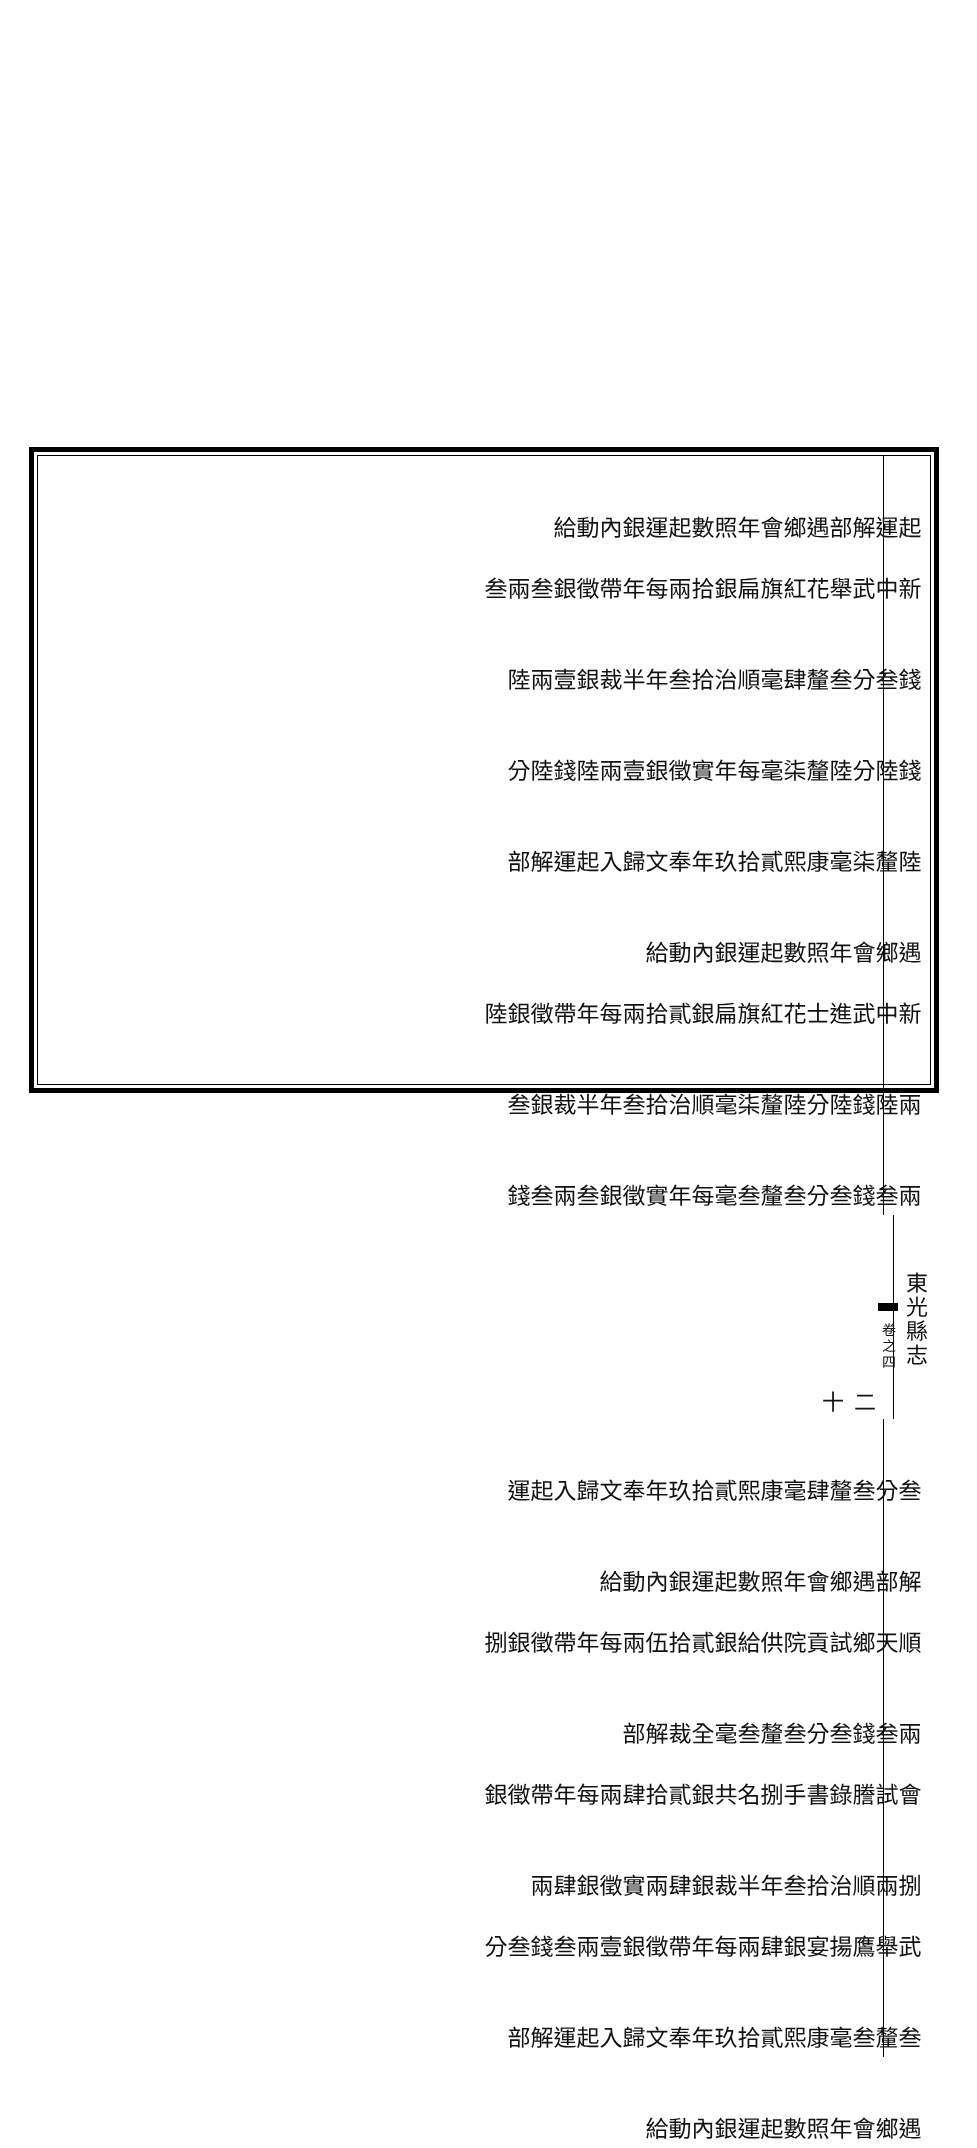起運解部遇鄉會年照數起運銀內動給
新中武舉花紅旗扁銀拾兩每年帶徵銀叁兩叁
錢叁分叁釐肆毫順治拾叁年半裁銀壹兩陸
錢陸分陸釐柒毫每年實徵銀壹兩陸錢陸分
陸釐柒毫康熙貳拾玖年奉文歸入起運解部
遇鄉會年照數起運銀內動給
新中武進士花紅旗扁銀貳拾兩每年帶徵銀陸
兩陸錢陸分陸釐柒毫順治拾叁年半裁銀叁
兩叁錢叁分叁釐叁毫每年實徵銀叁兩叁錢
東光縣志
卷之四
二十
叁分叁釐肆毫康熙貳拾玖年奉文歸入起運
解部遇鄉會年照數起運銀內動給
順天鄉試貢院供給銀貳拾伍兩每年帶徵銀捌
兩叁錢叁分叁釐叁毫全裁解部
會試謄錄書手捌名共銀貳拾肆兩每年帶徵銀
捌兩順治拾叁年半裁銀肆兩實徵銀肆兩
武舉鷹揚宴銀肆兩每年帶徵銀壹兩叁錢叁分
叁釐叁毫康熙貳拾玖年奉文歸入起運解部
遇鄉會年照數起運銀內動給